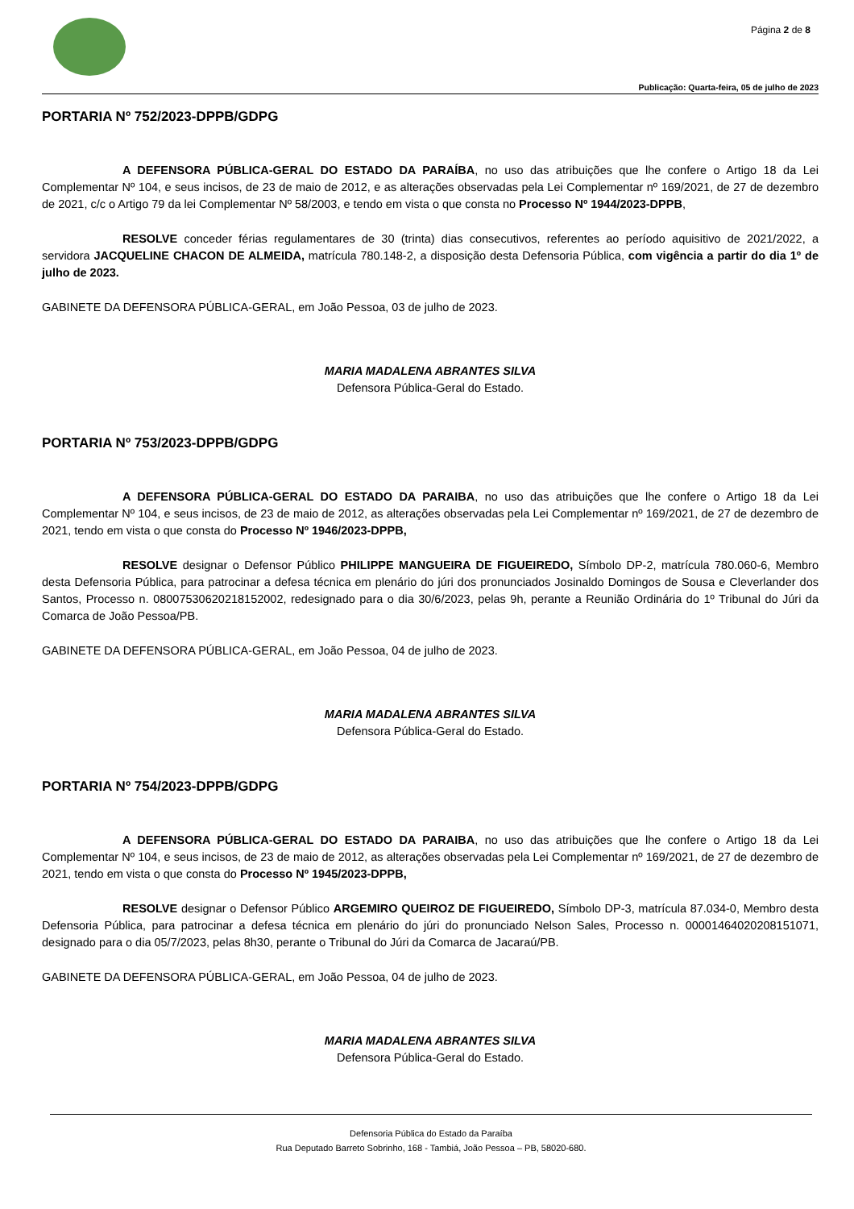Página 2 de 8
Publicação: Quarta-feira, 05 de julho de 2023
PORTARIA Nº 752/2023-DPPB/GDPG
A DEFENSORA PÚBLICA-GERAL DO ESTADO DA PARAÍBA, no uso das atribuições que lhe confere o Artigo 18 da Lei Complementar Nº 104, e seus incisos, de 23 de maio de 2012, e as alterações observadas pela Lei Complementar nº 169/2021, de 27 de dezembro de 2021, c/c o Artigo 79 da lei Complementar Nº 58/2003, e tendo em vista o que consta no Processo Nº 1944/2023-DPPB,
RESOLVE conceder férias regulamentares de 30 (trinta) dias consecutivos, referentes ao período aquisitivo de 2021/2022, a servidora JACQUELINE CHACON DE ALMEIDA, matrícula 780.148-2, a disposição desta Defensoria Pública, com vigência a partir do dia 1º de julho de 2023.
GABINETE DA DEFENSORA PÚBLICA-GERAL, em João Pessoa, 03 de julho de 2023.
MARIA MADALENA ABRANTES SILVA
Defensora Pública-Geral do Estado.
PORTARIA Nº 753/2023-DPPB/GDPG
A DEFENSORA PÚBLICA-GERAL DO ESTADO DA PARAIBA, no uso das atribuições que lhe confere o Artigo 18 da Lei Complementar Nº 104, e seus incisos, de 23 de maio de 2012, as alterações observadas pela Lei Complementar nº 169/2021, de 27 de dezembro de 2021, tendo em vista o que consta do Processo Nº 1946/2023-DPPB,
RESOLVE designar o Defensor Público PHILIPPE MANGUEIRA DE FIGUEIREDO, Símbolo DP-2, matrícula 780.060-6, Membro desta Defensoria Pública, para patrocinar a defesa técnica em plenário do júri dos pronunciados Josinaldo Domingos de Sousa e Cleverlander dos Santos, Processo n. 08007530620218152002, redesignado para o dia 30/6/2023, pelas 9h, perante a Reunião Ordinária do 1º Tribunal do Júri da Comarca de João Pessoa/PB.
GABINETE DA DEFENSORA PÚBLICA-GERAL, em João Pessoa, 04 de julho de 2023.
MARIA MADALENA ABRANTES SILVA
Defensora Pública-Geral do Estado.
PORTARIA Nº 754/2023-DPPB/GDPG
A DEFENSORA PÚBLICA-GERAL DO ESTADO DA PARAIBA, no uso das atribuições que lhe confere o Artigo 18 da Lei Complementar Nº 104, e seus incisos, de 23 de maio de 2012, as alterações observadas pela Lei Complementar nº 169/2021, de 27 de dezembro de 2021, tendo em vista o que consta do Processo Nº 1945/2023-DPPB,
RESOLVE designar o Defensor Público ARGEMIRO QUEIROZ DE FIGUEIREDO, Símbolo DP-3, matrícula 87.034-0, Membro desta Defensoria Pública, para patrocinar a defesa técnica em plenário do júri do pronunciado Nelson Sales, Processo n. 00001464020208151071, designado para o dia 05/7/2023, pelas 8h30, perante o Tribunal do Júri da Comarca de Jacaraú/PB.
GABINETE DA DEFENSORA PÚBLICA-GERAL, em João Pessoa, 04 de julho de 2023.
MARIA MADALENA ABRANTES SILVA
Defensora Pública-Geral do Estado.
Defensoria Pública do Estado da Paraíba
Rua Deputado Barreto Sobrinho, 168 - Tambiá, João Pessoa – PB, 58020-680.